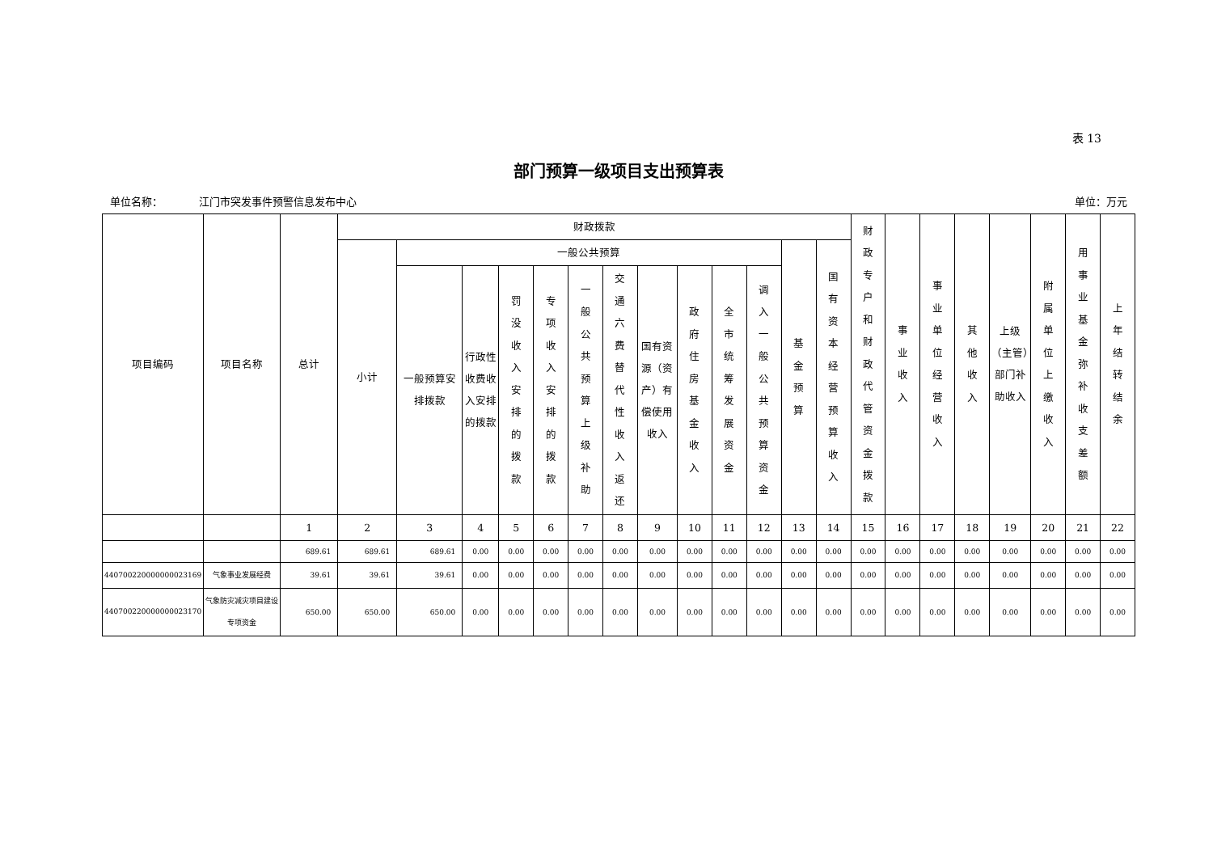表 13
部门预算一级项目支出预算表
单位名称： 江门市突发事件预警信息发布中心 单位：万元
| 项目编码 | 项目名称 | 总计 | 财政拨款 | | | | | | | | | | | | | 财政专户和财政代管资金拨款 | 事业收入 | 事业单位经营收入 | 其他收入 | 上级（主管）部门补助收入 | 附属单位上缴收入 | 用事业基金弥补收支差额 | 上年结转结余 |
| --- | --- | --- | --- | --- | --- | --- | --- | --- | --- | --- | --- | --- | --- | --- | --- | --- | --- | --- | --- | --- | --- | --- | --- |
| | | | 小计 | 一般公共预算 | | | | | | | | | | 基金预算 | 国有资本经营预算收入 | | | | | | | | |
| | | | | 一般预算安排拨款 | 行政性收费收入安排的拨款 | 罚没收入安排的拨款 | 专项收入安排的拨款 | 一般公共预算上级补助 | 交通六费替代性收入返还 | 国有资源（资产）有偿使用收入 | 政府住房基金收入 | 全市统筹发展资金 | 调入一般公共预算资金 | | | | | | | | | | |
| | | 1 | 2 | 3 | 4 | 5 | 6 | 7 | 8 | 9 | 10 | 11 | 12 | 13 | 14 | 15 | 16 | 17 | 18 | 19 | 20 | 21 | 22 |
| | | 689.61 | 689.61 | 689.61 | 0.00 | 0.00 | 0.00 | 0.00 | 0.00 | 0.00 | 0.00 | 0.00 | 0.00 | 0.00 | 0.00 | 0.00 | 0.00 | 0.00 | 0.00 | 0.00 | 0.00 | 0.00 | 0.00 |
| 440700220000000023169 | 气象事业发展经费 | 39.61 | 39.61 | 39.61 | 0.00 | 0.00 | 0.00 | 0.00 | 0.00 | 0.00 | 0.00 | 0.00 | 0.00 | 0.00 | 0.00 | 0.00 | 0.00 | 0.00 | 0.00 | 0.00 | 0.00 | 0.00 | 0.00 |
| 440700220000000023170 | 气象防灾减灾项目建设专项资金 | 650.00 | 650.00 | 650.00 | 0.00 | 0.00 | 0.00 | 0.00 | 0.00 | 0.00 | 0.00 | 0.00 | 0.00 | 0.00 | 0.00 | 0.00 | 0.00 | 0.00 | 0.00 | 0.00 | 0.00 | 0.00 | 0.00 |